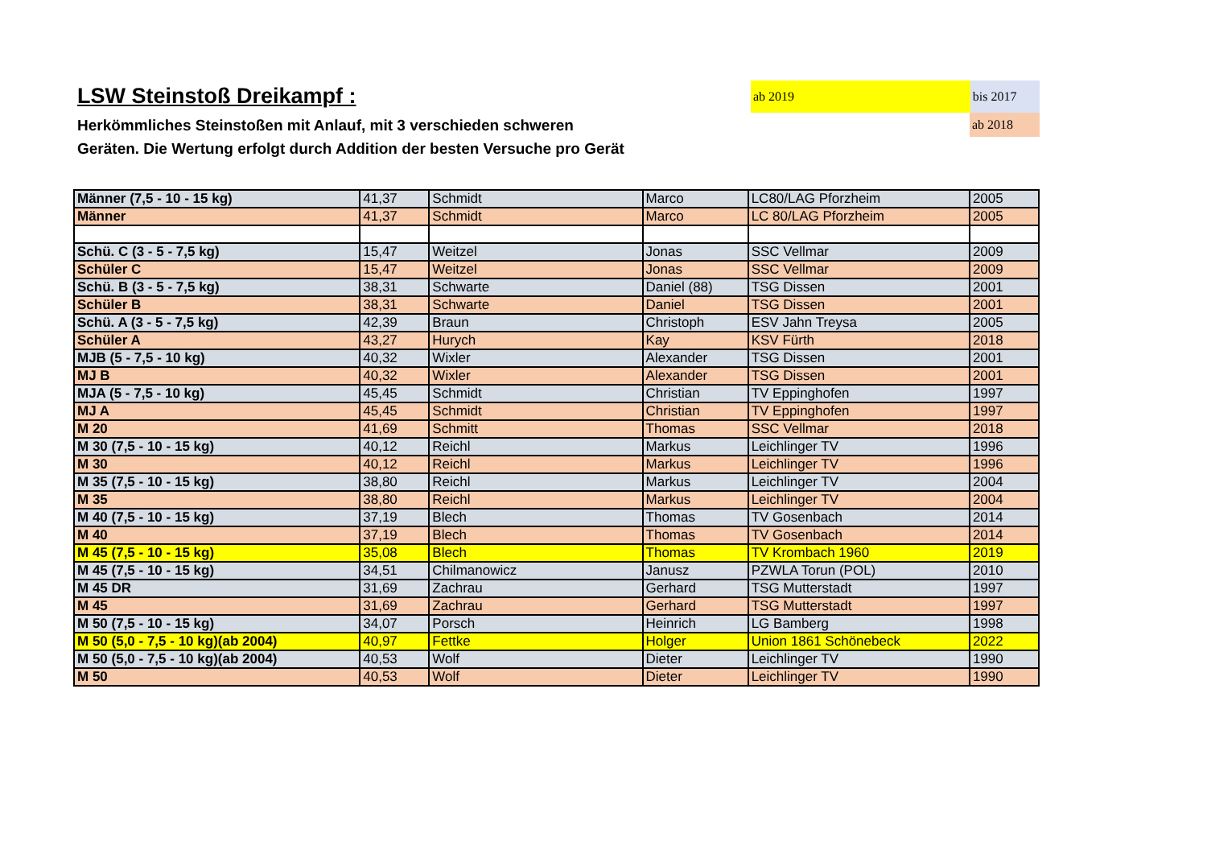LSW Steinstoß Dreikampf :
Herkömmliches Steinstoßen mit Anlauf, mit 3 verschieden schweren
Geräten. Die Wertung erfolgt durch Addition der besten Versuche pro Gerät
ab 2019 bis 2017
ab 2018
| Männer (7,5 - 10 - 15 kg) | 41,37 | Schmidt | Marco | LC80/LAG Pforzheim | 2005 |
| Männer | 41,37 | Schmidt | Marco | LC 80/LAG Pforzheim | 2005 |
| Schü. C (3 - 5 - 7,5 kg) | 15,47 | Weitzel | Jonas | SSC Vellmar | 2009 |
| Schüler C | 15,47 | Weitzel | Jonas | SSC Vellmar | 2009 |
| Schü. B (3 - 5 - 7,5 kg) | 38,31 | Schwarte | Daniel (88) | TSG Dissen | 2001 |
| Schüler B | 38,31 | Schwarte | Daniel | TSG Dissen | 2001 |
| Schü. A (3 - 5 - 7,5 kg) | 42,39 | Braun | Christoph | ESV Jahn Treysa | 2005 |
| Schüler A | 43,27 | Hurych | Kay | KSV Fürth | 2018 |
| MJB (5 - 7,5 - 10 kg) | 40,32 | Wixler | Alexander | TSG Dissen | 2001 |
| MJ B | 40,32 | Wixler | Alexander | TSG Dissen | 2001 |
| MJA (5 - 7,5 - 10 kg) | 45,45 | Schmidt | Christian | TV Eppinghofen | 1997 |
| MJ A | 45,45 | Schmidt | Christian | TV Eppinghofen | 1997 |
| M 20 | 41,69 | Schmitt | Thomas | SSC Vellmar | 2018 |
| M 30 (7,5 - 10 - 15 kg) | 40,12 | Reichl | Markus | Leichlinger TV | 1996 |
| M 30 | 40,12 | Reichl | Markus | Leichlinger TV | 1996 |
| M 35 (7,5 - 10 - 15 kg) | 38,80 | Reichl | Markus | Leichlinger TV | 2004 |
| M 35 | 38,80 | Reichl | Markus | Leichlinger TV | 2004 |
| M 40 (7,5 - 10 - 15 kg) | 37,19 | Blech | Thomas | TV Gosenbach | 2014 |
| M 40 | 37,19 | Blech | Thomas | TV Gosenbach | 2014 |
| M 45 (7,5 - 10 - 15 kg) | 35,08 | Blech | Thomas | TV Krombach 1960 | 2019 |
| M 45 (7,5 - 10 - 15 kg) | 34,51 | Chilmanowicz | Janusz | PZWLA Torun (POL) | 2010 |
| M 45 DR | 31,69 | Zachrau | Gerhard | TSG Mutterstadt | 1997 |
| M 45 | 31,69 | Zachrau | Gerhard | TSG Mutterstadt | 1997 |
| M 50 (7,5 - 10 - 15 kg) | 34,07 | Porsch | Heinrich | LG Bamberg | 1998 |
| M 50 (5,0 - 7,5 - 10 kg)(ab 2004) | 40,97 | Fettke | Holger | Union 1861 Schönebeck | 2022 |
| M 50 (5,0 - 7,5 - 10 kg)(ab 2004) | 40,53 | Wolf | Dieter | Leichlinger TV | 1990 |
| M 50 | 40,53 | Wolf | Dieter | Leichlinger TV | 1990 |